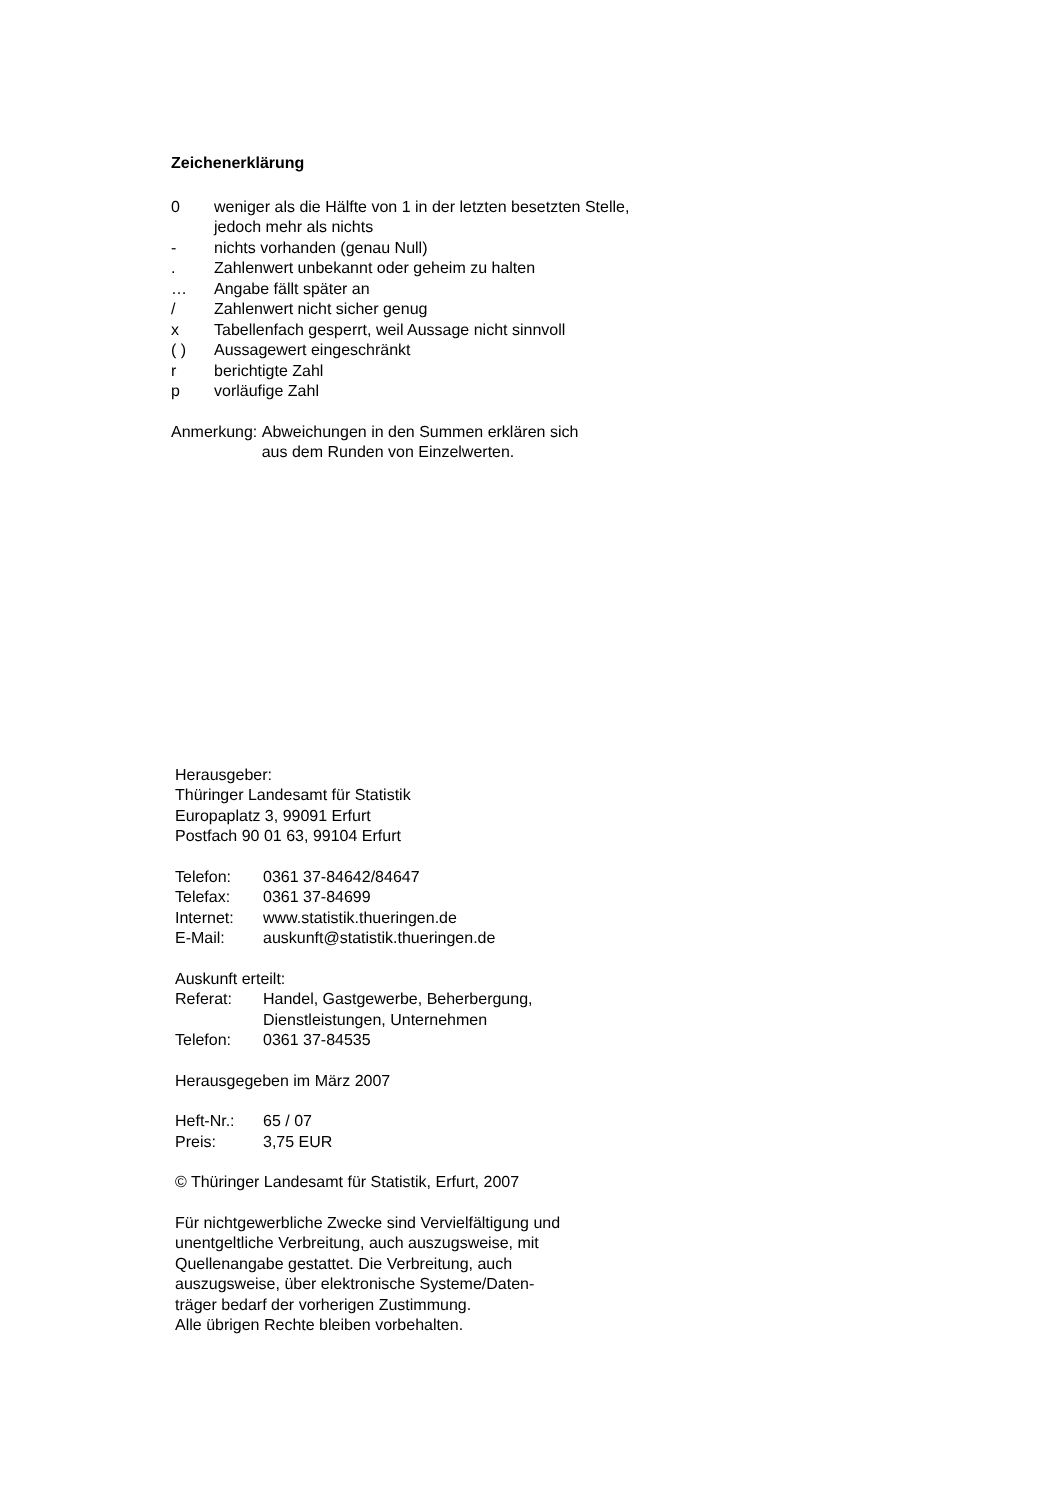Zeichenerklärung
0 weniger als die Hälfte von 1 in der letzten besetzten Stelle,
jedoch mehr als nichts
- nichts vorhanden (genau Null)
. Zahlenwert unbekannt oder geheim zu halten
… Angabe fällt später an
/ Zahlenwert nicht sicher genug
x Tabellenfach gesperrt, weil Aussage nicht sinnvoll
( ) Aussagewert eingeschränkt
r berichtigte Zahl
p vorläufige Zahl
Anmerkung: Abweichungen in den Summen erklären sich
aus dem Runden von Einzelwerten.
Herausgeber:
Thüringer Landesamt für Statistik
Europaplatz 3, 99091 Erfurt
Postfach 90 01 63, 99104 Erfurt
Telefon: 0361 37-84642/84647
Telefax: 0361 37-84699
Internet: www.statistik.thueringen.de
E-Mail: auskunft@statistik.thueringen.de
Auskunft erteilt:
Referat: Handel, Gastgewerbe, Beherbergung,
Dienstleistungen, Unternehmen
Telefon: 0361 37-84535
Herausgegeben im März 2007
Heft-Nr.: 65 / 07
Preis: 3,75 EUR
© Thüringer Landesamt für Statistik, Erfurt, 2007
Für nichtgewerbliche Zwecke sind Vervielfältigung und
unentgeltliche Verbreitung, auch auszugsweise, mit
Quellenangabe gestattet. Die Verbreitung, auch
auszugsweise, über elektronische Systeme/Daten-
träger bedarf der vorherigen Zustimmung.
Alle übrigen Rechte bleiben vorbehalten.